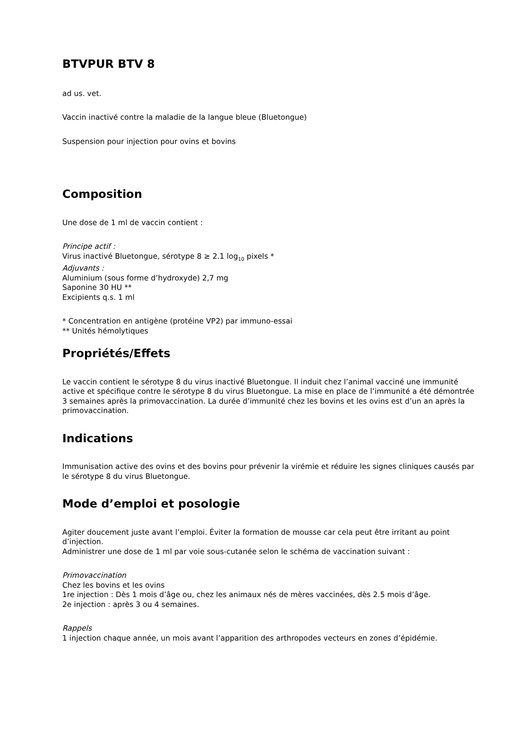BTVPUR BTV 8
ad us. vet.
Vaccin inactivé contre la maladie de la langue bleue (Bluetongue)
Suspension pour injection pour ovins et bovins
Composition
Une dose de 1 ml de vaccin contient :
Principe actif :
Virus inactivé Bluetongue, sérotype 8 ≥ 2.1 log<sub>10</sub> pixels *
Adjuvants :
Aluminium (sous forme d’hydroxyde) 2,7 mg
Saponine 30 HU **
Excipients q.s. 1 ml
* Concentration en antigène (protéine VP2) par immuno-essai
** Unités hémolytiques
Propriétés/Effets
Le vaccin contient le sérotype 8 du virus inactivé Bluetongue. Il induit chez l’animal vacciné une immunité active et spécifique contre le sérotype 8 du virus Bluetongue. La mise en place de l’immunité a été démontrée 3 semaines après la primovaccination. La durée d’immunité chez les bovins et les ovins est d’un an après la primovaccination.
Indications
Immunisation active des ovins et des bovins pour prévenir la virémie et réduire les signes cliniques causés par le sérotype 8 du virus Bluetongue.
Mode d’emploi et posologie
Agiter doucement juste avant l’emploi. Éviter la formation de mousse car cela peut être irritant au point d’injection.
Administrer une dose de 1 ml par voie sous-cutanée selon le schéma de vaccination suivant :
Primovaccination
Chez les bovins et les ovins
1re injection : Dès 1 mois d’âge ou, chez les animaux nés de mères vaccinées, dès 2.5 mois d’âge.
2e injection : après 3 ou 4 semaines.
Rappels
1 injection chaque année, un mois avant l’apparition des arthropodes vecteurs en zones d’épidémie.